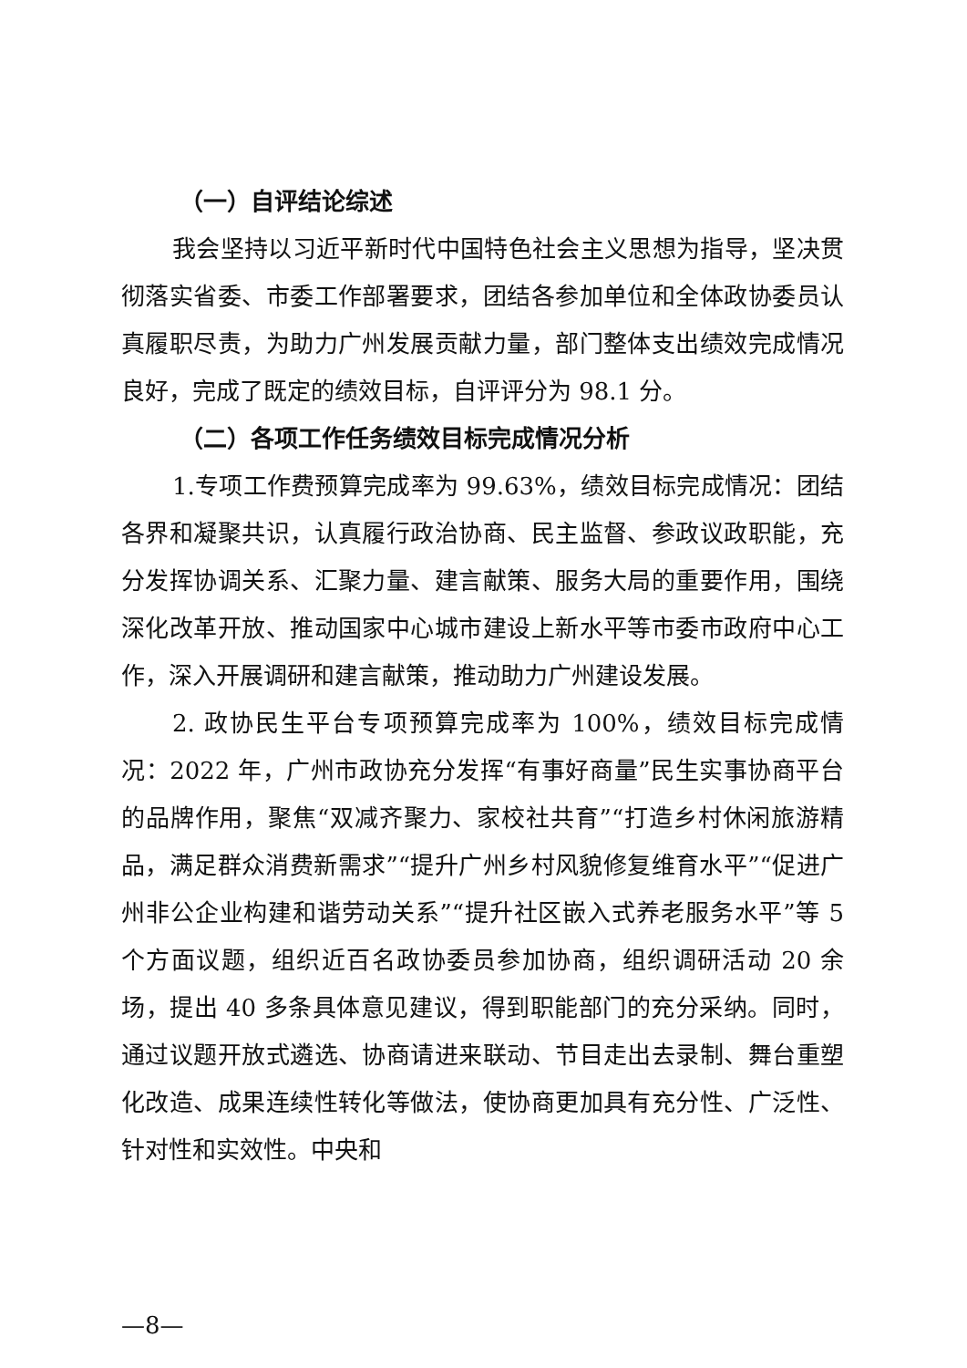（一）自评结论综述
我会坚持以习近平新时代中国特色社会主义思想为指导，坚决贯彻落实省委、市委工作部署要求，团结各参加单位和全体政协委员认真履职尽责，为助力广州发展贡献力量，部门整体支出绩效完成情况良好，完成了既定的绩效目标，自评评分为 98.1 分。
（二）各项工作任务绩效目标完成情况分析
1.专项工作费预算完成率为 99.63%，绩效目标完成情况：团结各界和凝聚共识，认真履行政治协商、民主监督、参政议政职能，充分发挥协调关系、汇聚力量、建言献策、服务大局的重要作用，围绕深化改革开放、推动国家中心城市建设上新水平等市委市政府中心工作，深入开展调研和建言献策，推动助力广州建设发展。
2. 政协民生平台专项预算完成率为 100%，绩效目标完成情况：2022 年，广州市政协充分发挥“有事好商量”民生实事协商平台的品牌作用，聚焦“双减齐聚力、家校社共育”“打造乡村休闲旅游精品，满足群众消费新需求”“提升广州乡村风貌修复维育水平”“促进广州非公企业构建和谐劳动关系”“提升社区嵌入式养老服务水平”等 5 个方面议题，组织近百名政协委员参加协商，组织调研活动 20 余场，提出 40 多条具体意见建议，得到职能部门的充分采纳。同时，通过议题开放式遴选、协商请进来联动、节目走出去录制、舞台重塑化改造、成果连续性转化等做法，使协商更加具有充分性、广泛性、针对性和实效性。中央和
—8—